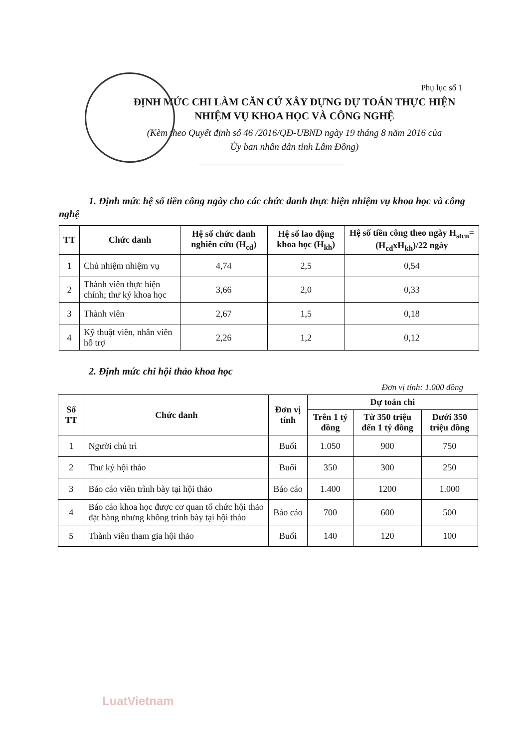Phụ lục số 1
ĐỊNH MỨC CHI LÀM CĂN CỨ XÂY DỰNG DỰ TOÁN THỰC HIỆN
NHIỆM VỤ KHOA HỌC VÀ CÔNG NGHỆ
(Kèm theo Quyết định số 46 /2016/QĐ-UBND ngày 19 tháng 8 năm 2016 của
Ủy ban nhân dân tỉnh Lâm Đồng)
1. Định mức hệ số tiền công ngày cho các chức danh thực hiện nhiệm vụ khoa học và công nghệ
| TT | Chức danh | Hệ số chức danh nghiên cứu (H<sub>cd</sub>) | Hệ số lao động khoa học (H<sub>kh</sub>) | Hệ số tiền công theo ngày H<sub>stcn</sub>= (H<sub>cd</sub>xH<sub>kh</sub>)/22 ngày |
| --- | --- | --- | --- | --- |
| 1 | Chủ nhiệm nhiệm vụ | 4,74 | 2,5 | 0,54 |
| 2 | Thành viên thực hiện chính; thư ký khoa học | 3,66 | 2,0 | 0,33 |
| 3 | Thành viên | 2,67 | 1,5 | 0,18 |
| 4 | Kỹ thuật viên, nhân viên hỗ trợ | 2,26 | 1,2 | 0,12 |
2. Định mức chi hội thảo khoa học
Đơn vị tính: 1.000 đồng
| Số TT | Chức danh | Đơn vị tính | Dự toán chi | | |
| --- | --- | --- | --- | --- | --- |
| | | | Trên 1 tỷ đồng | Từ 350 triệu đến 1 tỷ đồng | Dưới 350 triệu đồng |
| 1 | Người chủ trì | Buổi | 1.050 | 900 | 750 |
| 2 | Thư ký hội thảo | Buổi | 350 | 300 | 250 |
| 3 | Báo cáo viên trình bày tại hội thảo | Báo cáo | 1.400 | 1200 | 1.000 |
| 4 | Báo cáo khoa học được cơ quan tổ chức hội thảo đặt hàng nhưng không trình bày tại hội thảo | Báo cáo | 700 | 600 | 500 |
| 5 | Thành viên tham gia hội thảo | Buổi | 140 | 120 | 100 |
LuatVietnam